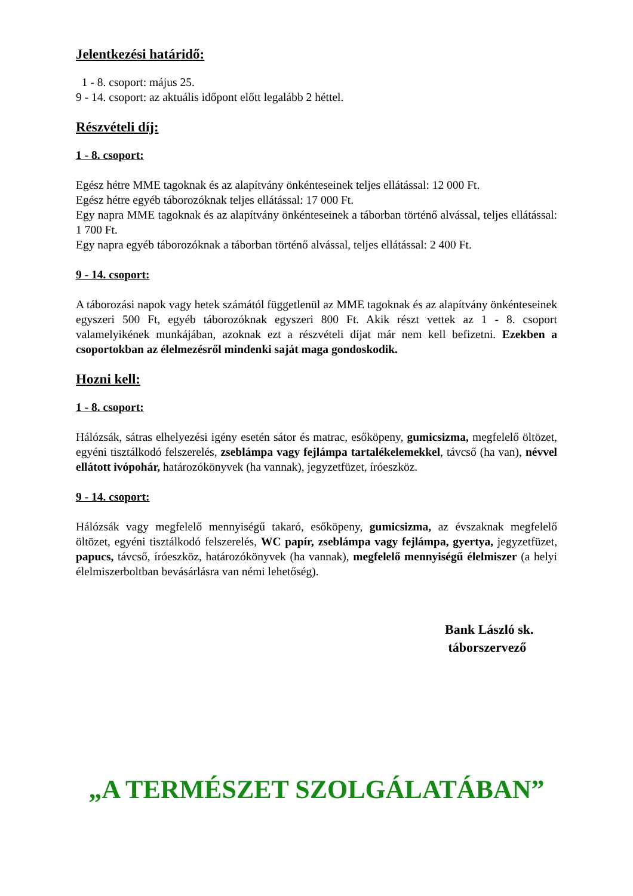Jelentkezési határidő:
1 - 8. csoport: május 25.
9 - 14. csoport: az aktuális időpont előtt legalább 2 héttel.
Részvételi díj:
1 - 8. csoport:
Egész hétre MME tagoknak és az alapítvány önkénteseinek teljes ellátással: 12 000 Ft.
Egész hétre egyéb táborozóknak teljes ellátással: 17 000 Ft.
Egy napra MME tagoknak és az alapítvány önkénteseinek a táborban történő alvással, teljes ellátással: 1 700 Ft.
Egy napra egyéb táborozóknak a táborban történő alvással, teljes ellátással: 2 400 Ft.
9 - 14. csoport:
A táborozási napok vagy hetek számától függetlenül az MME tagoknak és az alapítvány önkénteseinek egyszeri 500 Ft, egyéb táborozóknak egyszeri 800 Ft. Akik részt vettek az 1 - 8. csoport valamelyikének munkájában, azoknak ezt a részvételi díjat már nem kell befizetni. Ezekben a csoportokban az élelmezésről mindenki saját maga gondoskodik.
Hozni kell:
1 - 8. csoport:
Hálózsák, sátras elhelyezési igény esetén sátor és matrac, esőköpeny, gumicsizma, megfelelő öltözet, egyéni tisztálkodó felszerelés, zseblámpa vagy fejlámpa tartalékelemekkel, távcső (ha van), névvel ellátott ivópohár, határozókönyvek (ha vannak), jegyzetfüzet, íróeszköz.
9 - 14. csoport:
Hálózsák vagy megfelelő mennyiségű takaró, esőköpeny, gumicsizma, az évszaknak megfelelő öltözet, egyéni tisztálkodó felszerelés, WC papír, zseblámpa vagy fejlámpa, gyertya, jegyzetfüzet, papucs, távcső, íróeszköz, határozókönyvek (ha vannak), megfelelő mennyiségű élelmiszer (a helyi élelmiszerboltban bevásárlásra van némi lehetőség).
Bank László sk.
táborszervező
„A TERMÉSZET SZOLGÁLATÁBAN”